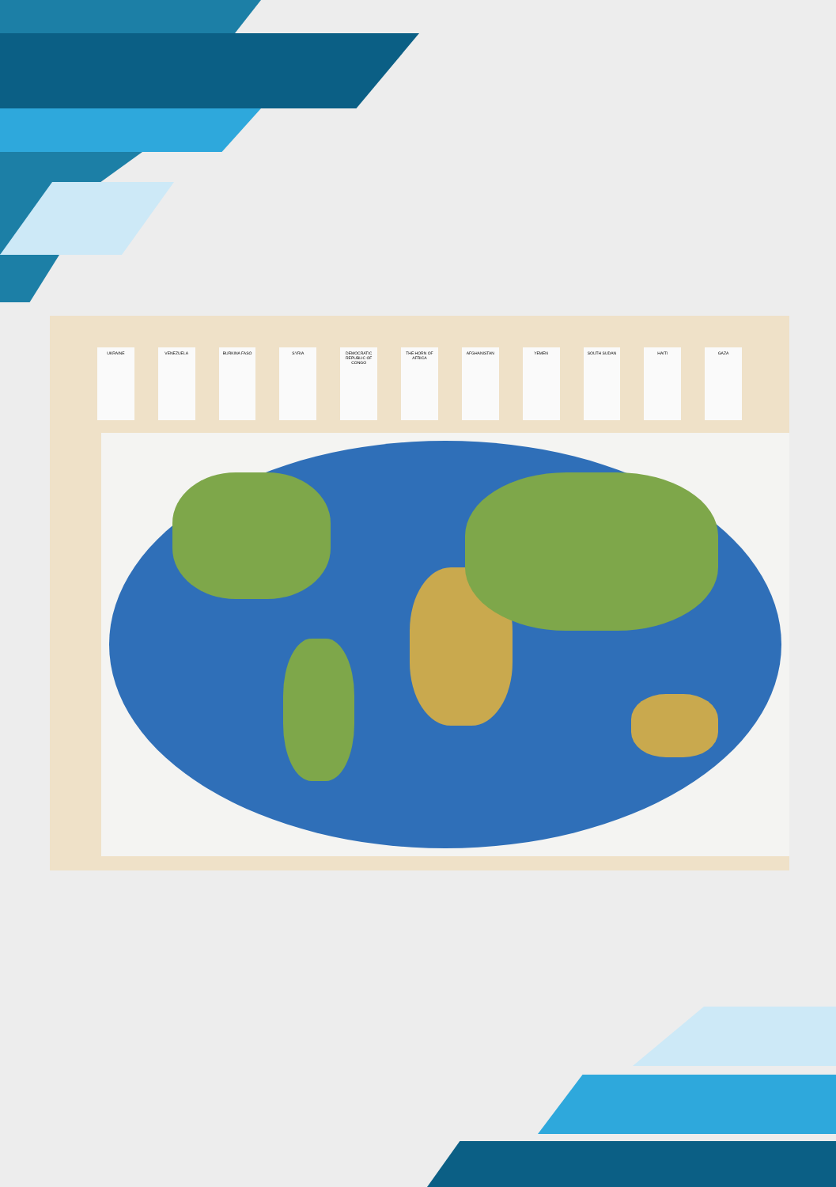UKRAINE VENEZUELA BURKINA FASO SYRIA DEMOCRATIC REPUBLIC OF CONGO
THE HORN OF AFRICA
AFGHANISTAN YEMEN SOUTH SUDAN HAITI GAZA